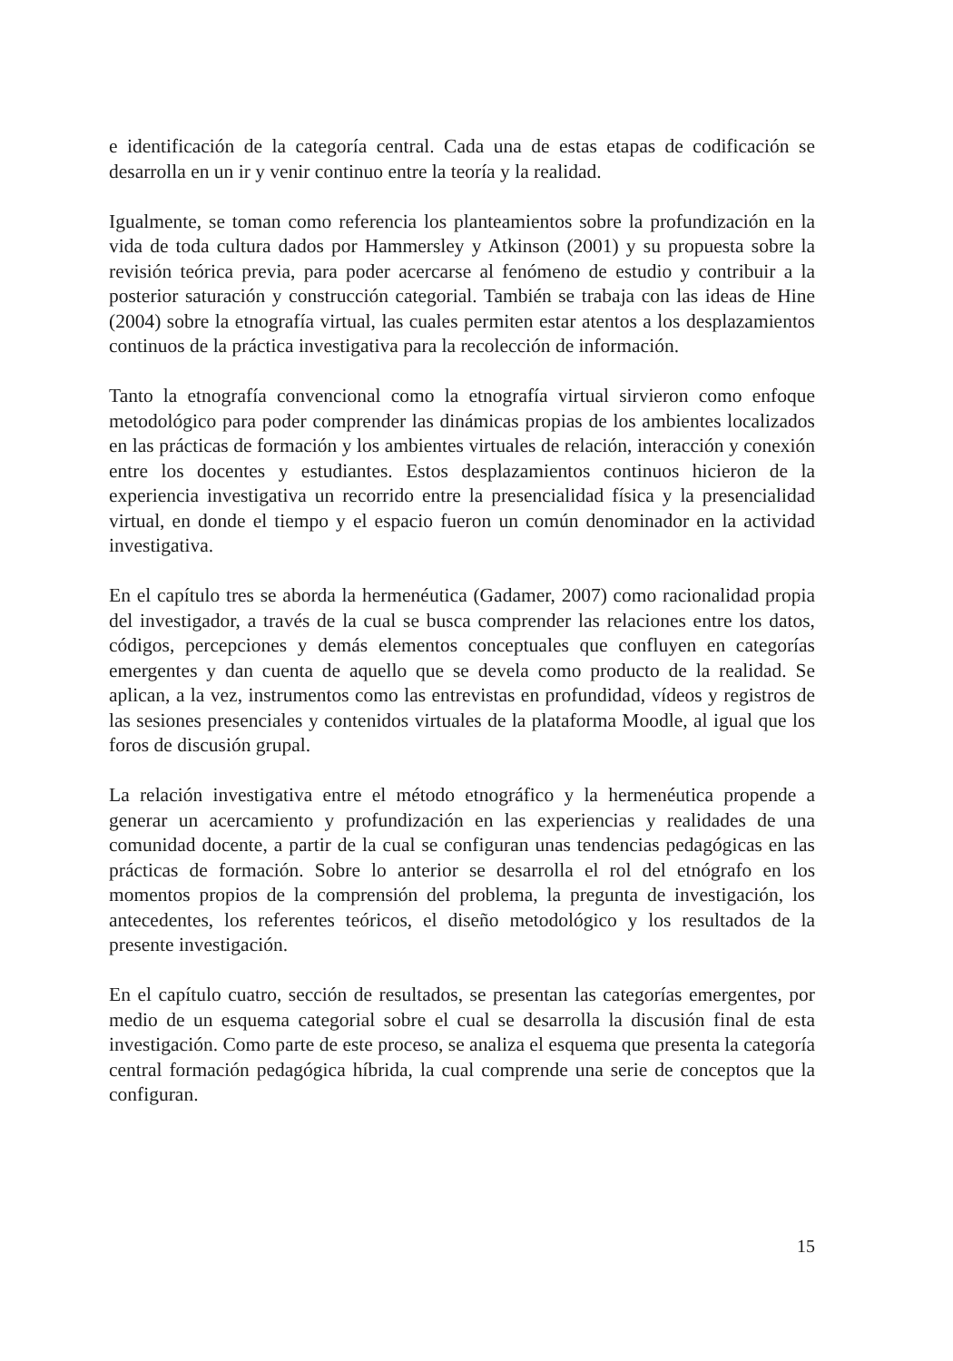e identificación de la categoría central. Cada una de estas etapas de codificación se desarrolla en un ir y venir continuo entre la teoría y la realidad.
Igualmente, se toman como referencia los planteamientos sobre la profundización en la vida de toda cultura dados por Hammersley y Atkinson (2001) y su propuesta sobre la revisión teórica previa, para poder acercarse al fenómeno de estudio y contribuir a la posterior saturación y construcción categorial. También se trabaja con las ideas de Hine (2004) sobre la etnografía virtual, las cuales permiten estar atentos a los desplazamientos continuos de la práctica investigativa para la recolección de información.
Tanto la etnografía convencional como la etnografía virtual sirvieron como enfoque metodológico para poder comprender las dinámicas propias de los ambientes localizados en las prácticas de formación y los ambientes virtuales de relación, interacción y conexión entre los docentes y estudiantes. Estos desplazamientos continuos hicieron de la experiencia investigativa un recorrido entre la presencialidad física y la presencialidad virtual, en donde el tiempo y el espacio fueron un común denominador en la actividad investigativa.
En el capítulo tres se aborda la hermenéutica (Gadamer, 2007) como racionalidad propia del investigador, a través de la cual se busca comprender las relaciones entre los datos, códigos, percepciones y demás elementos conceptuales que confluyen en categorías emergentes y dan cuenta de aquello que se devela como producto de la realidad. Se aplican, a la vez, instrumentos como las entrevistas en profundidad, vídeos y registros de las sesiones presenciales y contenidos virtuales de la plataforma Moodle, al igual que los foros de discusión grupal.
La relación investigativa entre el método etnográfico y la hermenéutica propende a generar un acercamiento y profundización en las experiencias y realidades de una comunidad docente, a partir de la cual se configuran unas tendencias pedagógicas en las prácticas de formación. Sobre lo anterior se desarrolla el rol del etnógrafo en los momentos propios de la comprensión del problema, la pregunta de investigación, los antecedentes, los referentes teóricos, el diseño metodológico y los resultados de la presente investigación.
En el capítulo cuatro, sección de resultados, se presentan las categorías emergentes, por medio de un esquema categorial sobre el cual se desarrolla la discusión final de esta investigación. Como parte de este proceso, se analiza el esquema que presenta la categoría central formación pedagógica híbrida, la cual comprende una serie de conceptos que la configuran.
15